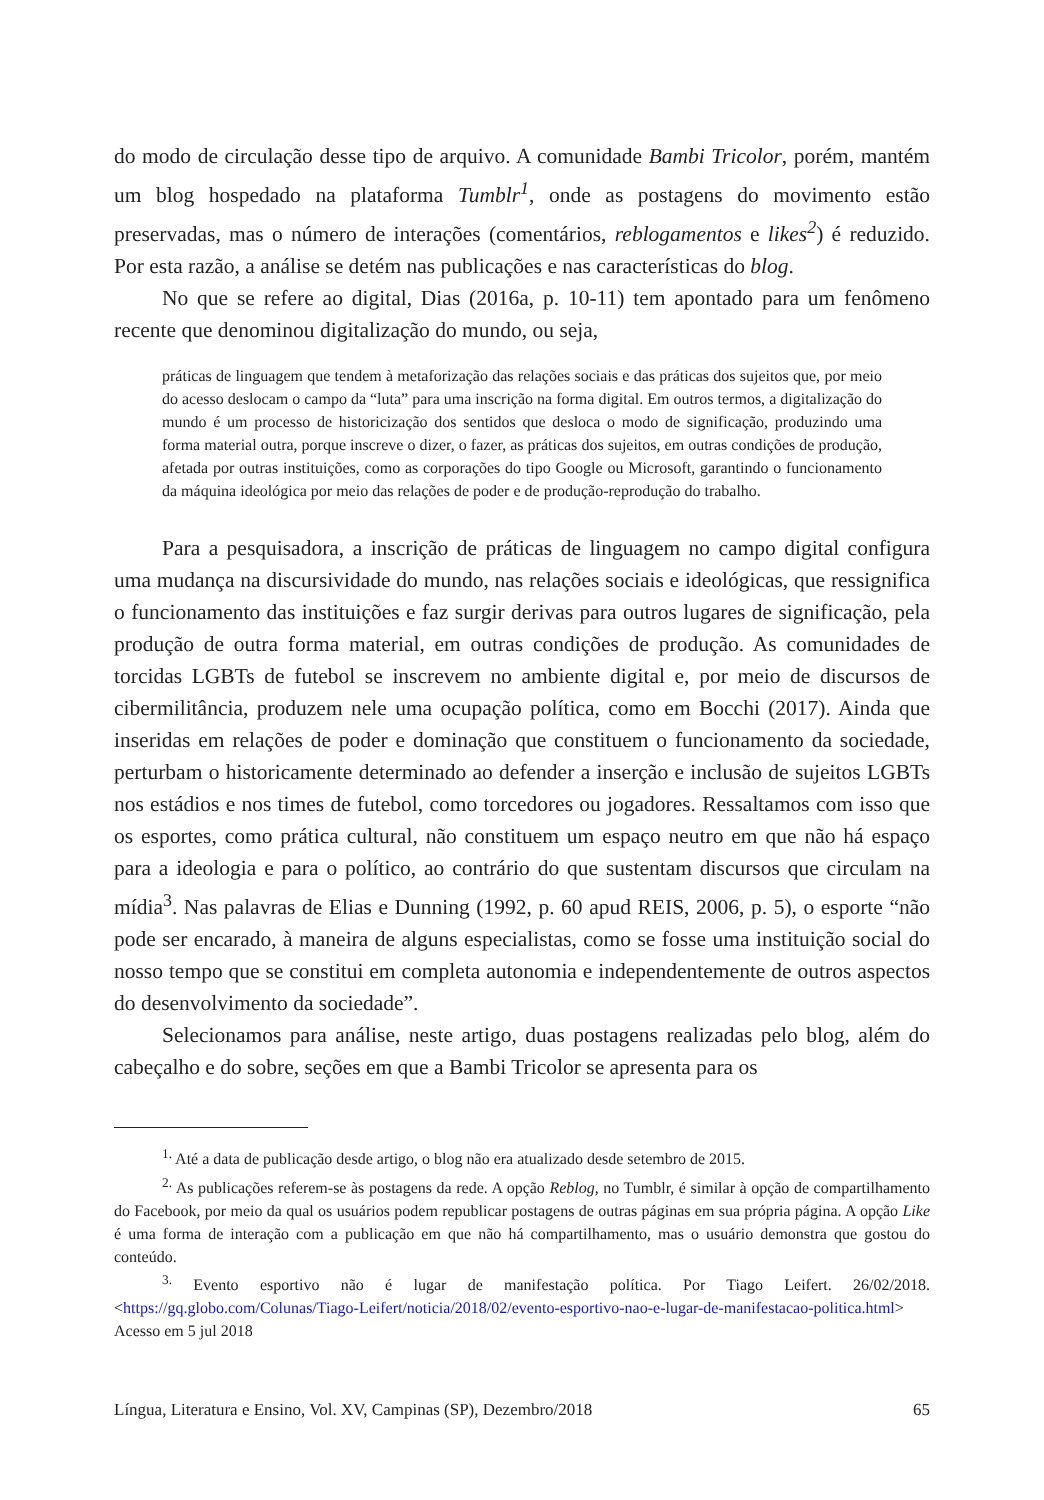do modo de circulação desse tipo de arquivo. A comunidade Bambi Tricolor, porém, mantém um blog hospedado na plataforma Tumblr<sup>1</sup>, onde as postagens do movimento estão preservadas, mas o número de interações (comentários, reblogamentos e likes<sup>2</sup>) é reduzido. Por esta razão, a análise se detém nas publicações e nas características do blog.
No que se refere ao digital, Dias (2016a, p. 10-11) tem apontado para um fenômeno recente que denominou digitalização do mundo, ou seja,
práticas de linguagem que tendem à metaforização das relações sociais e das práticas dos sujeitos que, por meio do acesso deslocam o campo da “luta” para uma inscrição na forma digital. Em outros termos, a digitalização do mundo é um processo de historicização dos sentidos que desloca o modo de significação, produzindo uma forma material outra, porque inscreve o dizer, o fazer, as práticas dos sujeitos, em outras condições de produção, afetada por outras instituições, como as corporações do tipo Google ou Microsoft, garantindo o funcionamento da máquina ideológica por meio das relações de poder e de produção-reprodução do trabalho.
Para a pesquisadora, a inscrição de práticas de linguagem no campo digital configura uma mudança na discursividade do mundo, nas relações sociais e ideológicas, que ressignifica o funcionamento das instituições e faz surgir derivas para outros lugares de significação, pela produção de outra forma material, em outras condições de produção. As comunidades de torcidas LGBTs de futebol se inscrevem no ambiente digital e, por meio de discursos de cibermilitância, produzem nele uma ocupação política, como em Bocchi (2017). Ainda que inseridas em relações de poder e dominação que constituem o funcionamento da sociedade, perturbam o historicamente determinado ao defender a inserção e inclusão de sujeitos LGBTs nos estádios e nos times de futebol, como torcedores ou jogadores. Ressaltamos com isso que os esportes, como prática cultural, não constituem um espaço neutro em que não há espaço para a ideologia e para o político, ao contrário do que sustentam discursos que circulam na mídia<sup>3</sup>. Nas palavras de Elias e Dunning (1992, p. 60 apud REIS, 2006, p. 5), o esporte “não pode ser encarado, à maneira de alguns especialistas, como se fosse uma instituição social do nosso tempo que se constitui em completa autonomia e independentemente de outros aspectos do desenvolvimento da sociedade”.
Selecionamos para análise, neste artigo, duas postagens realizadas pelo blog, além do cabeçalho e do sobre, seções em que a Bambi Tricolor se apresenta para os
<sup>1.</sup> Até a data de publicação desde artigo, o blog não era atualizado desde setembro de 2015.
<sup>2.</sup> As publicações referem-se às postagens da rede. A opção Reblog, no Tumblr, é similar à opção de compartilhamento do Facebook, por meio da qual os usuários podem republicar postagens de outras páginas em sua própria página. A opção Like é uma forma de interação com a publicação em que não há compartilhamento, mas o usuário demonstra que gostou do conteúdo.
<sup>3.</sup> Evento esportivo não é lugar de manifestação política. Por Tiago Leifert. 26/02/2018. <https://gq.globo.com/Colunas/Tiago-Leifert/noticia/2018/02/evento-esportivo-nao-e-lugar-de-manifestacao-politica.html> Acesso em 5 jul 2018
Língua, Literatura e Ensino, Vol. XV, Campinas (SP), Dezembro/2018 65